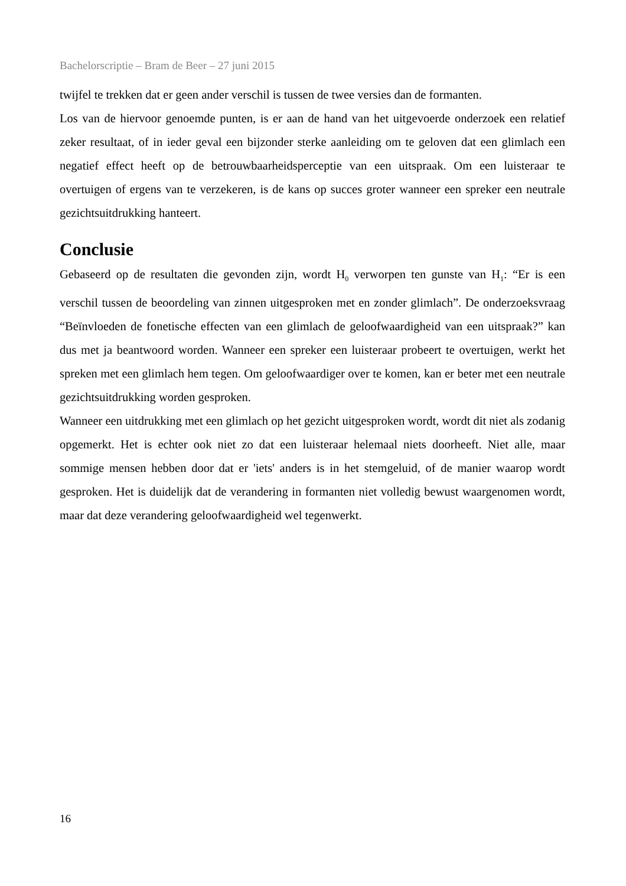Bachelorscriptie – Bram de Beer – 27 juni 2015
twijfel te trekken dat er geen ander verschil is tussen de twee versies dan de formanten.
Los van de hiervoor genoemde punten, is er aan de hand van het uitgevoerde onderzoek een relatief zeker resultaat, of in ieder geval een bijzonder sterke aanleiding om te geloven dat een glimlach een negatief effect heeft op de betrouwbaarheidsperceptie van een uitspraak. Om een luisteraar te overtuigen of ergens van te verzekeren, is de kans op succes groter wanneer een spreker een neutrale gezichtsuitdrukking hanteert.
Conclusie
Gebaseerd op de resultaten die gevonden zijn, wordt H<sub>0</sub> verworpen ten gunste van H<sub>1</sub>: “Er is een verschil tussen de beoordeling van zinnen uitgesproken met en zonder glimlach”. De onderzoeksvraag “Beïnvloeden de fonetische effecten van een glimlach de geloofwaardigheid van een uitspraak?” kan dus met ja beantwoord worden. Wanneer een spreker een luisteraar probeert te overtuigen, werkt het spreken met een glimlach hem tegen. Om geloofwaardiger over te komen, kan er beter met een neutrale gezichtsuitdrukking worden gesproken.
Wanneer een uitdrukking met een glimlach op het gezicht uitgesproken wordt, wordt dit niet als zodanig opgemerkt. Het is echter ook niet zo dat een luisteraar helemaal niets doorheeft. Niet alle, maar sommige mensen hebben door dat er 'iets' anders is in het stemgeluid, of de manier waarop wordt gesproken. Het is duidelijk dat de verandering in formanten niet volledig bewust waargenomen wordt, maar dat deze verandering geloofwaardigheid wel tegenwerkt.
16